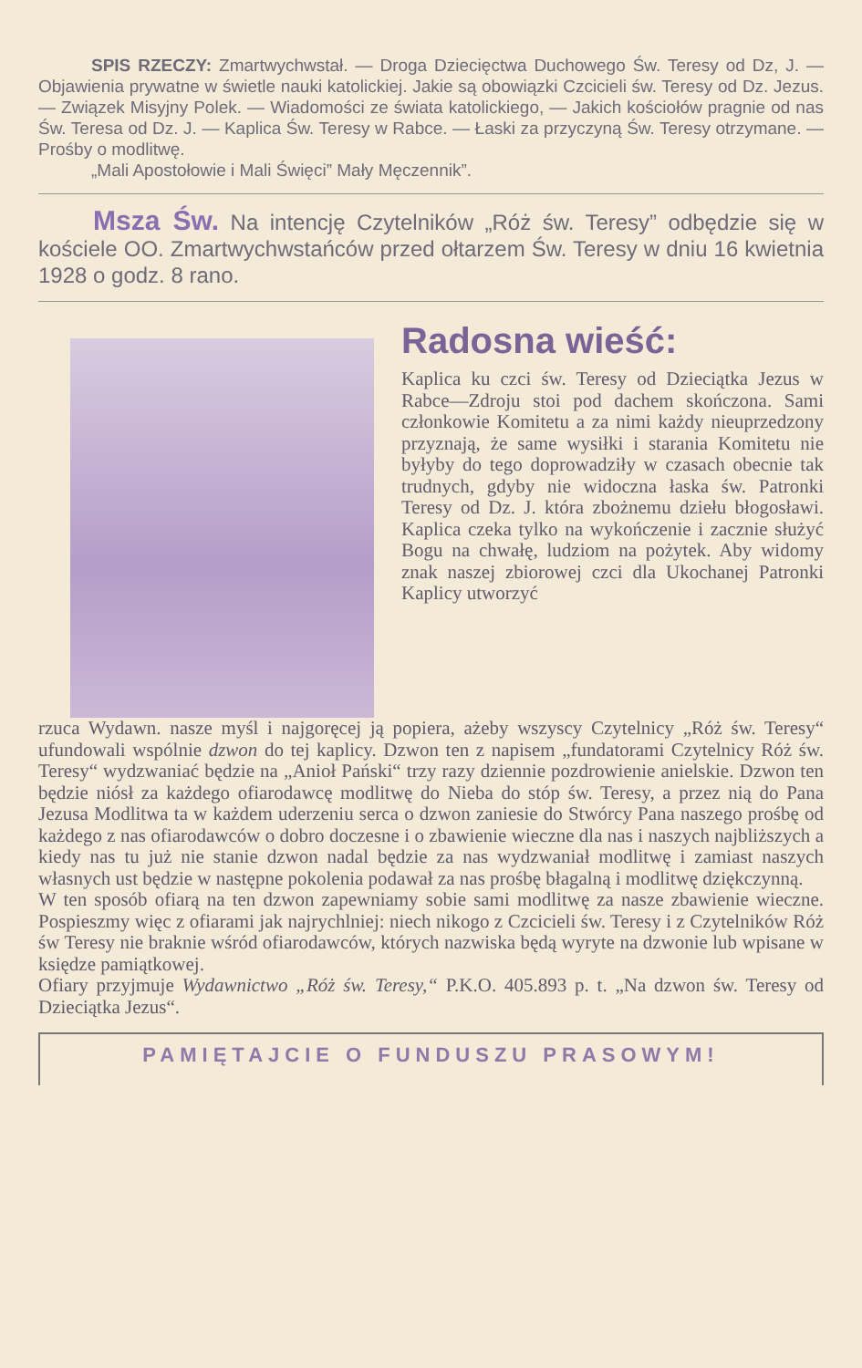SPIS RZECZY: Zmartwychwstał. — Droga Dziecięctwa Duchowego Św. Teresy od Dz, J. — Objawienia prywatne w świetle nauki katolickiej. Jakie są obowiązki Czcicieli św. Teresy od Dz. Jezus. — Związek Misyjny Polek. — Wiadomości ze świata katolickiego, — Jakich kościołów pragnie od nas Św. Teresa od Dz. J. — Kaplica Św. Teresy w Rabce. — Łaski za przyczyną Św. Teresy otrzymane. — Prośby o modlitwę.
„Mali Apostołowie i Mali Święci” Mały Męczennik”.
Msza Św. Na intencję Czytelników „Róż św. Teresy” odbędzie się w kościele OO. Zmartwychwstańców przed ołtarzem Św. Teresy w dniu 16 kwietnia 1928 o godz. 8 rano.
Radosna wieść:
Kaplica ku czci św. Teresy od Dzieciątka Jezus w Rabce—Zdroju stoi pod dachem skończona. Sami członkowie Komitetu a za nimi każdy nieuprzedzony przyznają, że same wysiłki i starania Komitetu nie byłyby do tego doprowadziły w czasach obecnie tak trudnych, gdyby nie widoczna łaska św. Patronki Teresy od Dz. J. która zbożnemu dziełu błogosławi. Kaplica czeka tylko na wykończenie i zacznie służyć Bogu na chwałę, ludziom na pożytek. Aby widomy znak naszej zbiorowej czci dla Ukochanej Patronki Kaplicy utworzyć
rzuca Wydawn. nasze myśl i najgoręcej ją popiera, ażeby wszyscy Czytelnicy „Róż św. Teresy“ ufundowali wspólnie dzwon do tej kaplicy. Dzwon ten z napisem „fundatorami Czytelnicy Róż św. Teresy“ wydzwaniać będzie na „Anioł Pański“ trzy razy dziennie pozdrowienie anielskie. Dzwon ten będzie niósł za każdego ofiarodawcę modlitwę do Nieba do stóp św. Teresy, a przez nią do Pana Jezusa Modlitwa ta w każdem uderzeniu serca o dzwon zaniesie do Stwórcy Pana naszego prośbę od każdego z nas ofiarodawców o dobro doczesne i o zbawienie wieczne dla nas i naszych najbliższych a kiedy nas tu już nie stanie dzwon nadal będzie za nas wydzwaniał modlitwę i zamiast naszych własnych ust będzie w następne pokolenia podawał za nas prośbę błagalną i modlitwę dziękczynną.
W ten sposób ofiarą na ten dzwon zapewniamy sobie sami modlitwę za nasze zbawienie wieczne. Pospieszmy więc z ofiarami jak najrychlniej: niech nikogo z Czcicieli św. Teresy i z Czytelników Róż św Teresy nie braknie wśród ofiarodawców, których nazwiska będą wyryte na dzwonie lub wpisane w księdze pamiątkowej.
Ofiary przyjmuje Wydawnictwo „Róż św. Teresy,“ P.K.O. 405.893 p. t. „Na dzwon św. Teresy od Dzieciątka Jezus“.
PAMIĘTAJCIE O FUNDUSZU PRASOWYM!